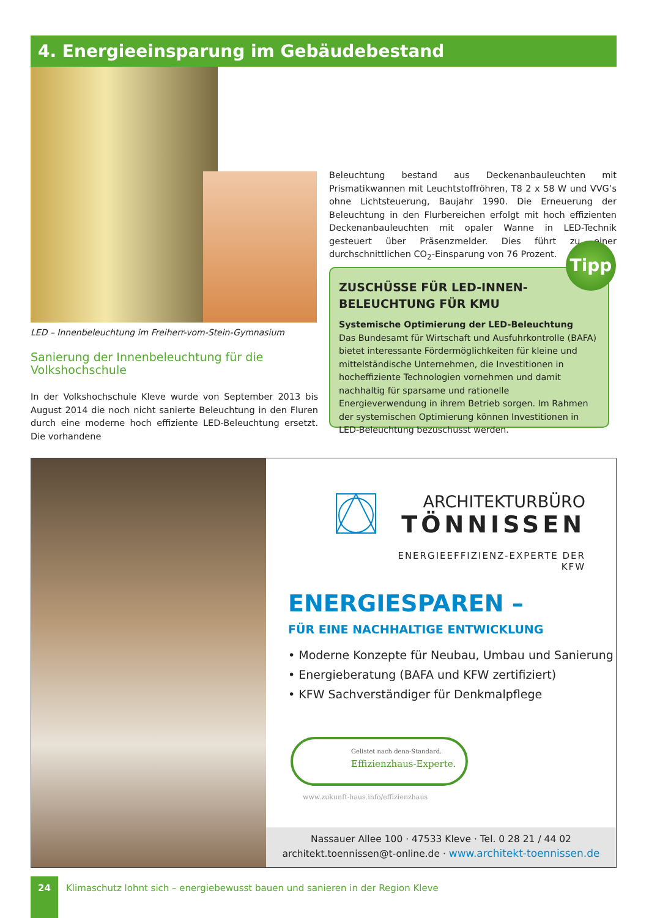4. Energieeinsparung im Gebäudebestand
LED – Innenbeleuchtung im Freiherr-vom-Stein-Gymnasium
Sanierung der Innenbeleuchtung für die Volkshochschule
In der Volkshochschule Kleve wurde von September 2013 bis August 2014 die noch nicht sanierte Beleuchtung in den Fluren durch eine moderne hoch effiziente LED-Beleuchtung ersetzt. Die vorhandene
Beleuchtung bestand aus Deckenanbauleuchten mit Prismatikwannen mit Leuchtstoffröhren, T8 2 x 58 W und VVG’s ohne Lichtsteuerung, Baujahr 1990. Die Erneuerung der Beleuchtung in den Flurbereichen erfolgt mit hoch effizienten Deckenanbauleuchten mit opaler Wanne in LED-Technik gesteuert über Präsenzmelder. Dies führt zu einer durchschnittlichen CO<sub>2</sub>-Einsparung von 76 Prozent.
ZUSCHÜSSE FÜR LED-INNEN-
BELEUCHTUNG FÜR KMU
Systemische Optimierung der LED-Beleuchtung
Das Bundesamt für Wirtschaft und Ausfuhrkontrolle (BAFA) bietet interessante Fördermöglichkeiten für kleine und mittelständische Unternehmen, die Investitionen in hocheffiziente Technologien vornehmen und damit nachhaltig für sparsame und rationelle Energieverwendung in ihrem Betrieb sorgen. Im Rahmen der systemischen Optimierung können Investitionen in LED-Beleuchtung bezuschusst werden.
Tipp
ARCHITEKTURBÜRO
TÖNNISSEN
ENERGIEEFFIZIENZ-EXPERTE DER KFW
ENERGIESPAREN –
FÜR EINE NACHHALTIGE ENTWICKLUNG
• Moderne Konzepte für Neubau, Umbau und Sanierung
• Energieberatung (BAFA und KFW zertifiziert)
• KFW Sachverständiger für Denkmalpflege
Gelistet nach dena-Standard.
Effizienzhaus-Experte.
www.zukunft-haus.info/effizienzhaus
Nassauer Allee 100 · 47533 Kleve · Tel. 0 28 21 / 44 02
architekt.toennissen@t-online.de · www.architekt-toennissen.de
24
Klimaschutz lohnt sich – energiebewusst bauen und sanieren in der Region Kleve